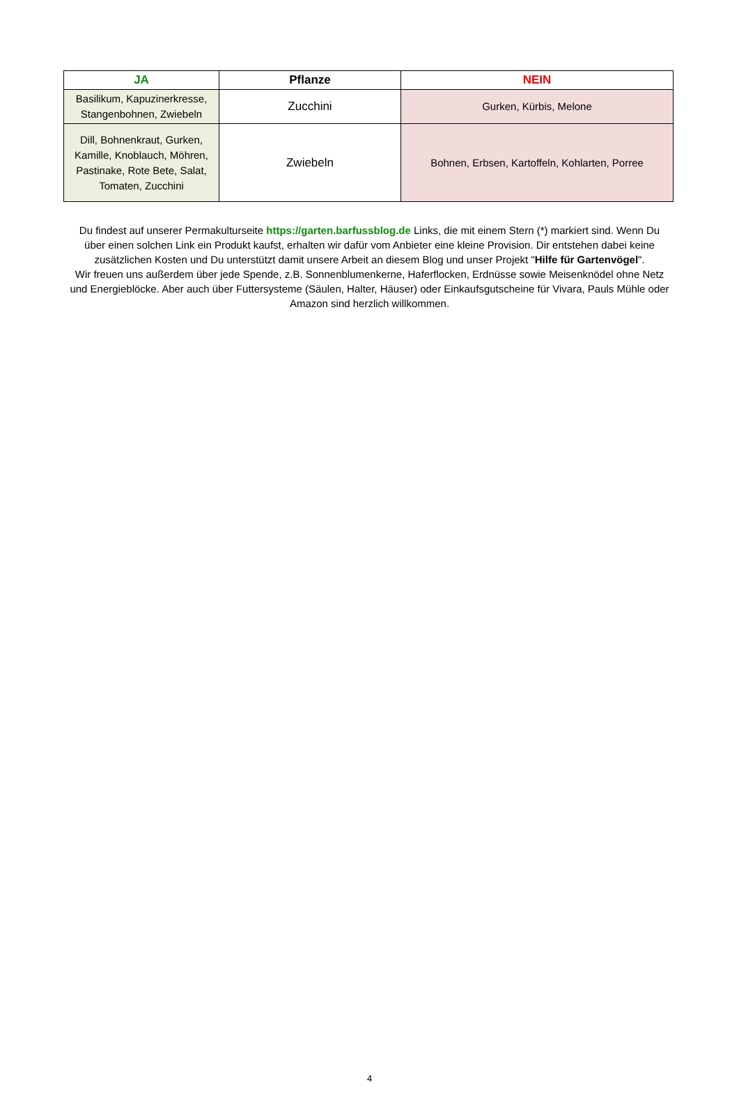| JA | Pflanze | NEIN |
| --- | --- | --- |
| Basilikum, Kapuzinerkresse, Stangenbohnen, Zwiebeln | Zucchini | Gurken, Kürbis, Melone |
| Dill, Bohnenkraut, Gurken, Kamille, Knoblauch, Möhren, Pastinake, Rote Bete, Salat, Tomaten, Zucchini | Zwiebeln | Bohnen, Erbsen, Kartoffeln, Kohlarten, Porree |
Du findest auf unserer Permakulturseite https://garten.barfussblog.de Links, die mit einem Stern (*) markiert sind. Wenn Du über einen solchen Link ein Produkt kaufst, erhalten wir dafür vom Anbieter eine kleine Provision. Dir entstehen dabei keine zusätzlichen Kosten und Du unterstützt damit unsere Arbeit an diesem Blog und unser Projekt "Hilfe für Gartenvögel".
Wir freuen uns außerdem über jede Spende, z.B. Sonnenblumenkerne, Haferflocken, Erdnüsse sowie Meisenknödel ohne Netz und Energieblöcke. Aber auch über Futtersysteme (Säulen, Halter, Häuser) oder Einkaufsgutscheine für Vivara, Pauls Mühle oder
Amazon sind herzlich willkommen.
4